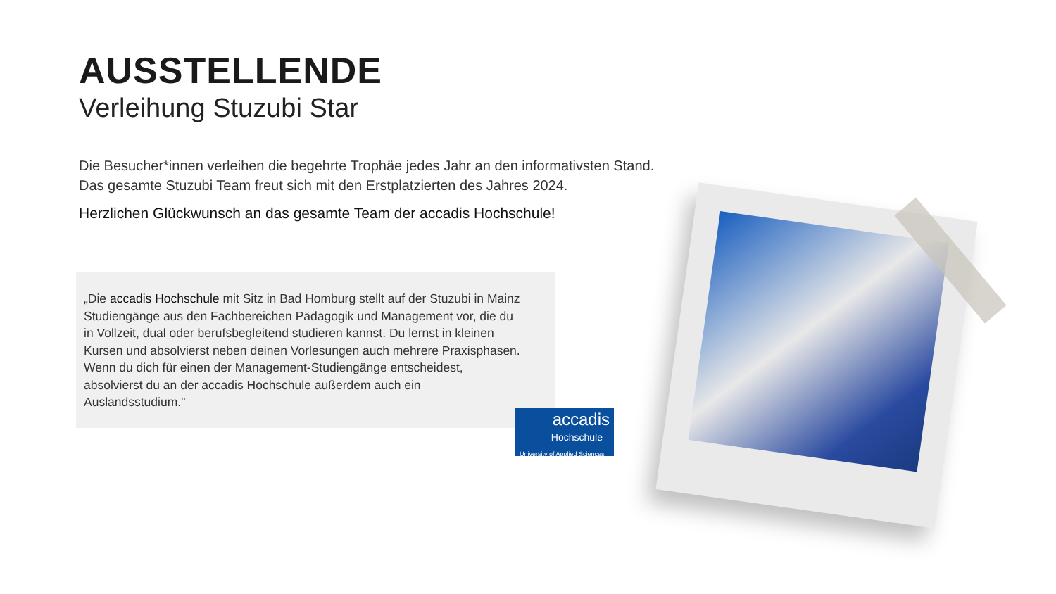AUSSTELLENDE
Verleihung Stuzubi Star
Die Besucher*innen verleihen die begehrte Trophäe jedes Jahr an den informativsten Stand. Das gesamte Stuzubi Team freut sich mit den Erstplatzierten des Jahres 2024.
Herzlichen Glückwunsch an das gesamte Team der accadis Hochschule!
„Die accadis Hochschule mit Sitz in Bad Homburg stellt auf der Stuzubi in Mainz Studiengänge aus den Fachbereichen Pädagogik und Management vor, die du in Vollzeit, dual oder berufsbegleitend studieren kannst. Du lernst in kleinen Kursen und absolvierst neben deinen Vorlesungen auch mehrere Praxisphasen. Wenn du dich für einen der Management-Studiengänge entscheidest, absolvierst du an der accadis Hochschule außerdem auch ein Auslandsstudium."
accadis
Hochschule
University of Applied Sciences